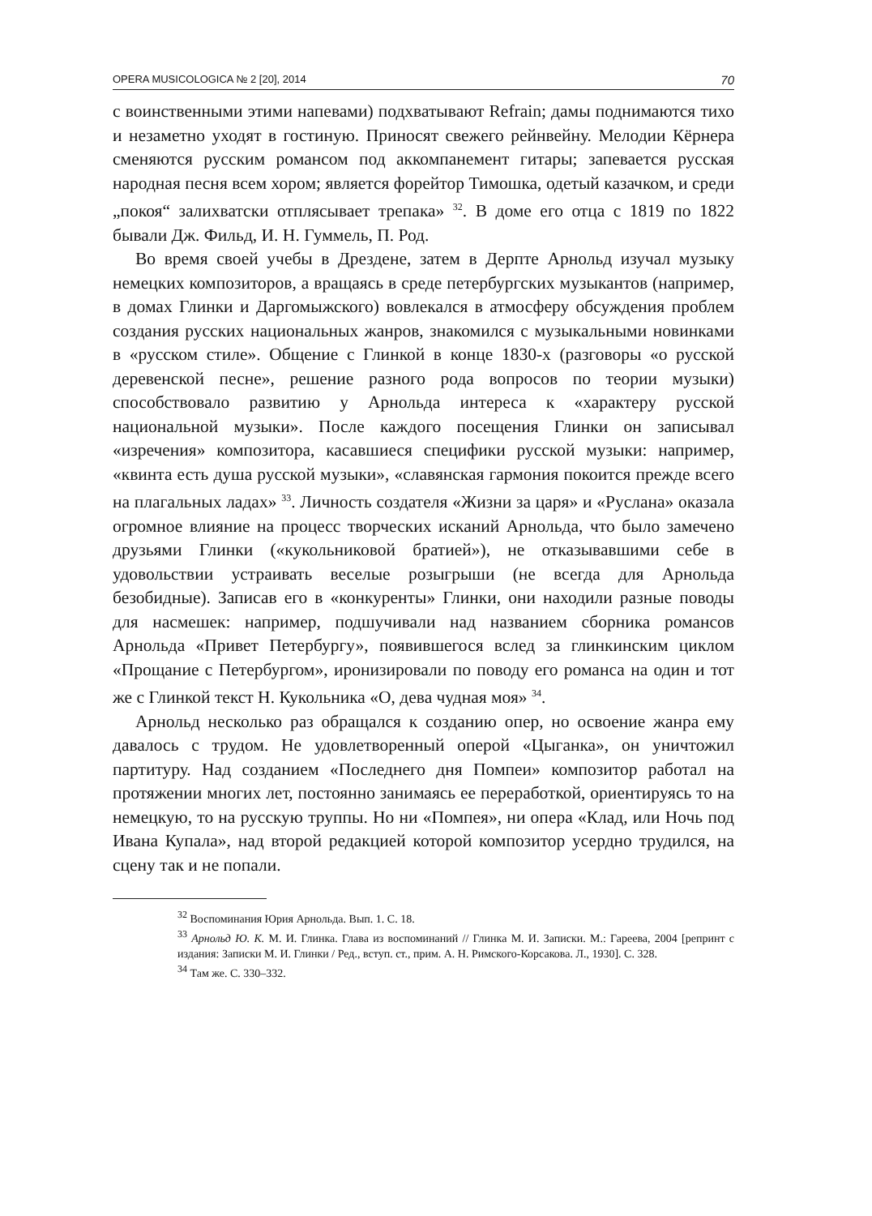OPERA MUSICOLOGICA № 2 [20], 2014 70
с воинственными этими напевами) подхватывают Refrain; дамы поднимаются тихо и незаметно уходят в гостиную. Приносят свежего рейнвейну. Мелодии Кёрнера сменяются русским романсом под аккомпанемент гитары; запевается русская народная песня всем хором; является форейтор Тимошка, одетый казачком, и среди „покоя“ залихватски отплясывает трепака» <sup>32</sup>. В доме его отца с 1819 по 1822 бывали Дж. Фильд, И. Н. Гуммель, П. Род.
Во время своей учебы в Дрездене, затем в Дерпте Арнольд изучал музыку немецких композиторов, а вращаясь в среде петербургских музыкантов (например, в домах Глинки и Даргомыжского) вовлекался в атмосферу обсуждения проблем создания русских национальных жанров, знакомился с музыкальными новинками в «русском стиле». Общение с Глинкой в конце 1830-х (разговоры «о русской деревенской песне», решение разного рода вопросов по теории музыки) способствовало развитию у Арнольда интереса к «характеру русской национальной музыки». После каждого посещения Глинки он записывал «изречения» композитора, касавшиеся специфики русской музыки: например, «квинта есть душа русской музыки», «славянская гармония покоится прежде всего на плагальных ладах» <sup>33</sup>. Личность создателя «Жизни за царя» и «Руслана» оказала огромное влияние на процесс творческих исканий Арнольда, что было замечено друзьями Глинки («кукольниковой братией»), не отказывавшими себе в удовольствии устраивать веселые розыгрыши (не всегда для Арнольда безобидные). Записав его в «конкуренты» Глинки, они находили разные поводы для насмешек: например, подшучивали над названием сборника романсов Арнольда «Привет Петербургу», появившегося вслед за глинкинским циклом «Прощание с Петербургом», иронизировали по поводу его романса на один и тот же с Глинкой текст Н. Кукольника «О, дева чудная моя» <sup>34</sup>.
Арнольд несколько раз обращался к созданию опер, но освоение жанра ему давалось с трудом. Не удовлетворенный оперой «Цыганка», он уничтожил партитуру. Над созданием «Последнего дня Помпеи» композитор работал на протяжении многих лет, постоянно занимаясь ее переработкой, ориентируясь то на немецкую, то на русскую труппы. Но ни «Помпея», ни опера «Клад, или Ночь под Ивана Купала», над второй редакцией которой композитор усердно трудился, на сцену так и не попали.
<sup>32</sup> Воспоминания Юрия Арнольда. Вып. 1. С. 18.
<sup>33</sup> Арнольд Ю. К. М. И. Глинка. Глава из воспоминаний // Глинка М. И. Записки. М.: Гареева, 2004 [репринт с издания: Записки М. И. Глинки / Ред., вступ. ст., прим. А. Н. Римского-Корсакова. Л., 1930]. С. 328.
<sup>34</sup> Там же. С. 330–332.